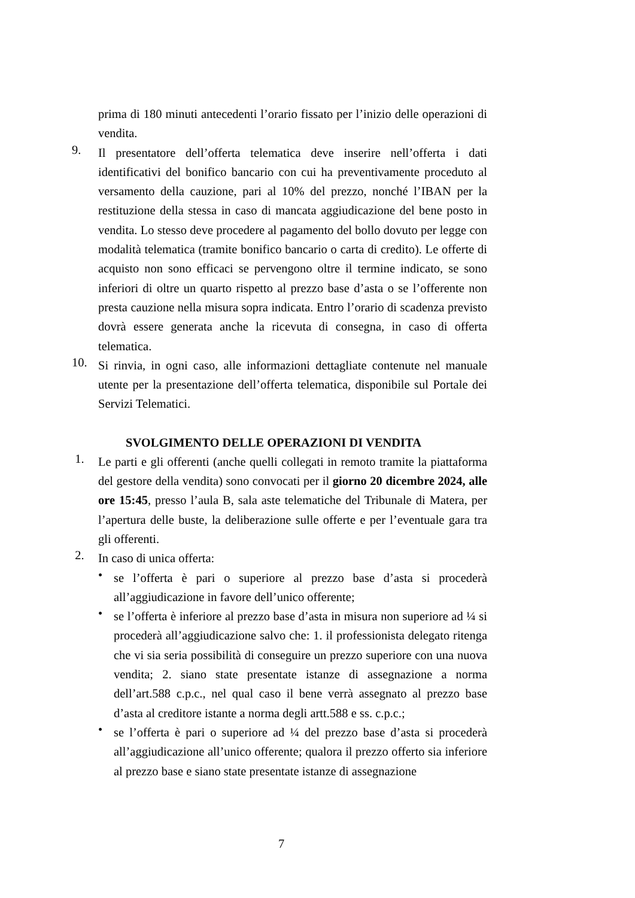prima di 180 minuti antecedenti l’orario fissato per l’inizio delle operazioni di vendita.
9.
Il presentatore dell’offerta telematica deve inserire nell’offerta i dati identificativi del bonifico bancario con cui ha preventivamente proceduto al versamento della cauzione, pari al 10% del prezzo, nonché l’IBAN per la restituzione della stessa in caso di mancata aggiudicazione del bene posto in vendita. Lo stesso deve procedere al pagamento del bollo dovuto per legge con modalità telematica (tramite bonifico bancario o carta di credito). Le offerte di acquisto non sono efficaci se pervengono oltre il termine indicato, se sono inferiori di oltre un quarto rispetto al prezzo base d’asta o se l’offerente non presta cauzione nella misura sopra indicata. Entro l’orario di scadenza previsto dovrà essere generata anche la ricevuta di consegna, in caso di offerta telematica.
10.
Si rinvia, in ogni caso, alle informazioni dettagliate contenute nel manuale utente per la presentazione dell’offerta telematica, disponibile sul Portale dei Servizi Telematici.
SVOLGIMENTO DELLE OPERAZIONI DI VENDITA
1.
Le parti e gli offerenti (anche quelli collegati in remoto tramite la piattaforma del gestore della vendita) sono convocati per il giorno 20 dicembre 2024, alle ore 15:45, presso l’aula B, sala aste telematiche del Tribunale di Matera, per l’apertura delle buste, la deliberazione sulle offerte e per l’eventuale gara tra gli offerenti.
2.
In caso di unica offerta:
•
se l’offerta è pari o superiore al prezzo base d’asta si procederà all’aggiudicazione in favore dell’unico offerente;
•
se l’offerta è inferiore al prezzo base d’asta in misura non superiore ad ¼ si procederà all’aggiudicazione salvo che: 1. il professionista delegato ritenga che vi sia seria possibilità di conseguire un prezzo superiore con una nuova vendita; 2. siano state presentate istanze di assegnazione a norma dell’art.588 c.p.c., nel qual caso il bene verrà assegnato al prezzo base d’asta al creditore istante a norma degli artt.588 e ss. c.p.c.;
•
se l’offerta è pari o superiore ad ¼ del prezzo base d’asta si procederà all’aggiudicazione all’unico offerente; qualora il prezzo offerto sia inferiore al prezzo base e siano state presentate istanze di assegnazione
7